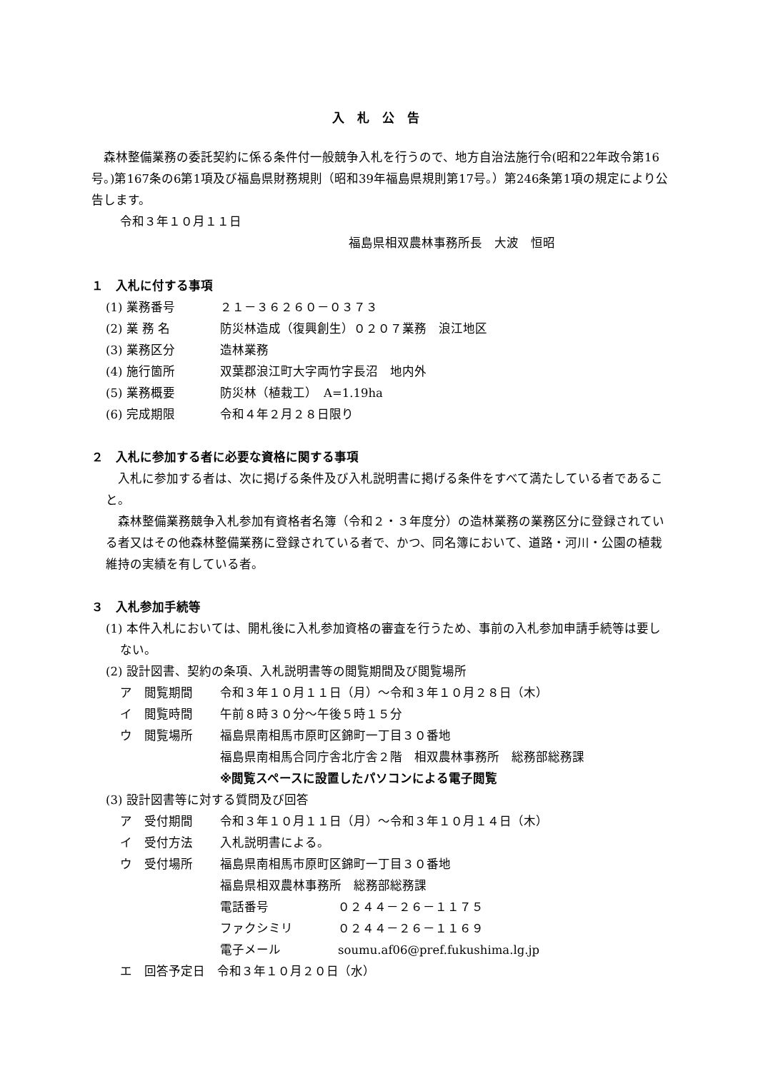入札公告
森林整備業務の委託契約に係る条件付一般競争入札を行うので、地方自治法施行令(昭和22年政令第16号。)第167条の6第1項及び福島県財務規則（昭和39年福島県規則第17号。）第246条第1項の規定により公告します。
令和３年１０月１１日
福島県相双農林事務所長　大波　恒昭
１　入札に付する事項
(1) 業務番号 ２１－３６２６０－０３７３
(2) 業 務 名 防災林造成（復興創生）０２０７業務　浪江地区
(3) 業務区分 造林業務
(4) 施行箇所 双葉郡浪江町大字両竹字長沼　地内外
(5) 業務概要 防災林（植栽工）　A=1.19ha
(6) 完成期限 令和４年２月２８日限り
２　入札に参加する者に必要な資格に関する事項
入札に参加する者は、次に掲げる条件及び入札説明書に掲げる条件をすべて満たしている者であること。
森林整備業務競争入札参加有資格者名簿（令和２・３年度分）の造林業務の業務区分に登録されている者又はその他森林整備業務に登録されている者で、かつ、同名簿において、道路・河川・公園の植栽維持の実績を有している者。
３　入札参加手続等
(1) 本件入札においては、開札後に入札参加資格の審査を行うため、事前の入札参加申請手続等は要しない。
(2) 設計図書、契約の条項、入札説明書等の閲覧期間及び閲覧場所
ア　閲覧期間 令和３年１０月１１日（月）～令和３年１０月２８日（木）
イ　閲覧時間 午前８時３０分～午後５時１５分
ウ　閲覧場所 福島県南相馬市原町区錦町一丁目３０番地
福島県南相馬合同庁舎北庁舎２階　相双農林事務所　総務部総務課
※閲覧スペースに設置したパソコンによる電子閲覧
(3) 設計図書等に対する質問及び回答
ア　受付期間 令和３年１０月１１日（月）～令和３年１０月１４日（木）
イ　受付方法 入札説明書による。
ウ　受付場所 福島県南相馬市原町区錦町一丁目３０番地
福島県相双農林事務所　総務部総務課
電話番号 ０２４４－２６－１１７５
ファクシミリ ０２４４－２６－１１６９
電子メール soumu.af06@pref.fukushima.lg.jp
エ　回答予定日　令和３年１０月２０日（水）